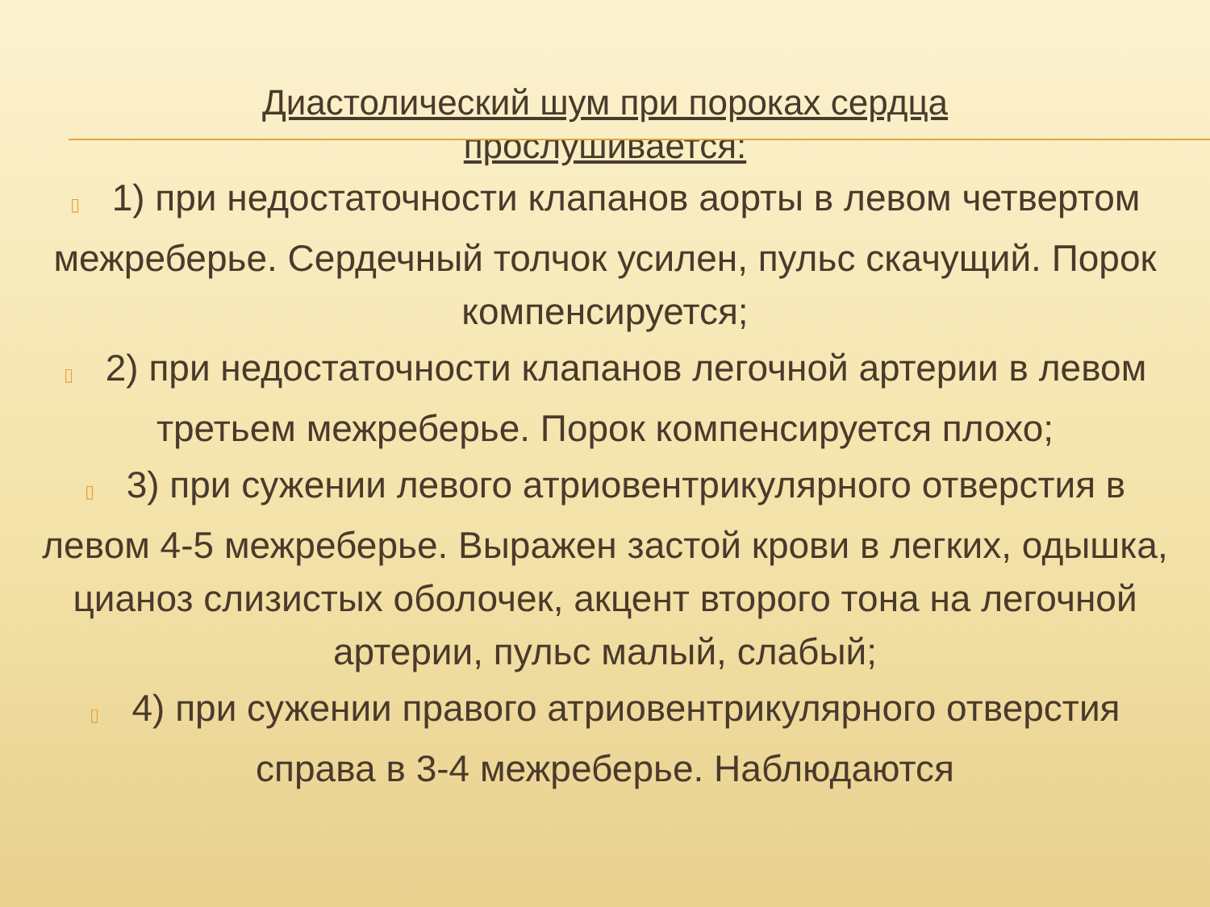Диастолический шум при пороках сердца
прослушивается:
▯ 1) при недостаточности клапанов аорты в левом четвертом межреберье. Сердечный толчок усилен, пульс скачущий. Порок компенсируется;
▯ 2) при недостаточности клапанов легочной артерии в левом третьем межреберье. Порок компенсируется плохо;
▯ 3) при сужении левого атриовентрикулярного отверстия в левом 4-5 межреберье. Выражен застой крови в легких, одышка, цианоз слизистых оболочек, акцент второго тона на легочной артерии, пульс малый, слабый;
▯ 4) при сужении правого атриовентрикулярного отверстия справа в 3-4 межреберье. Наблюдаются